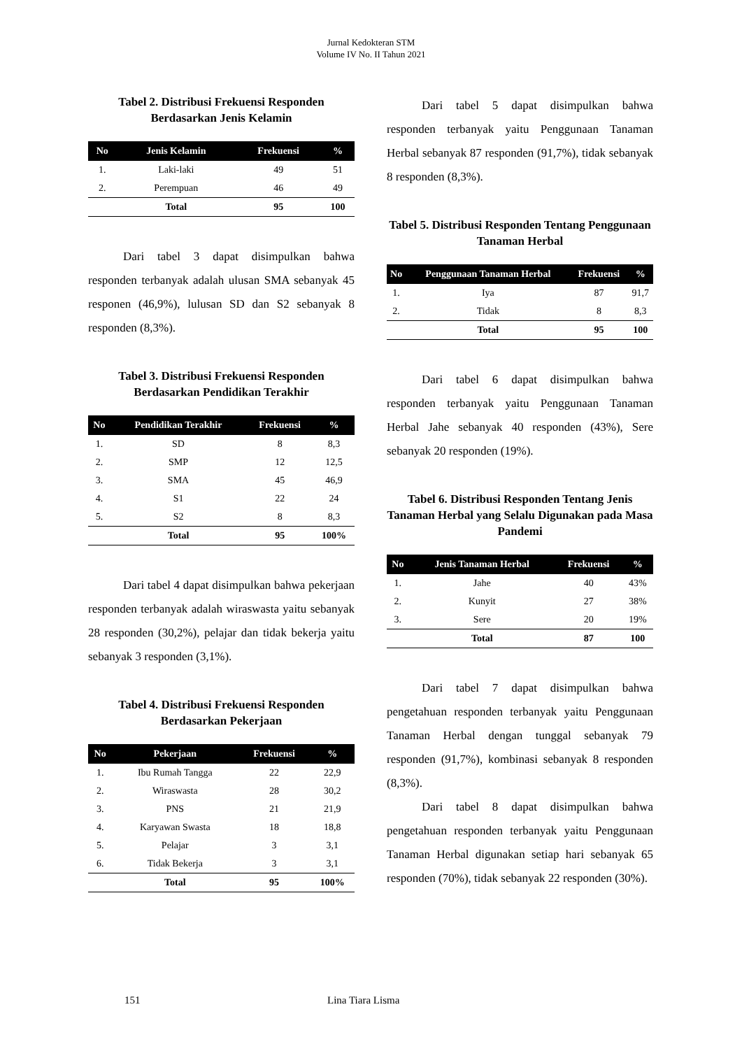Jurnal Kedokteran STM
Volume IV No. II Tahun 2021
Tabel 2. Distribusi Frekuensi Responden Berdasarkan Jenis Kelamin
| No | Jenis Kelamin | Frekuensi | % |
| --- | --- | --- | --- |
| 1. | Laki-laki | 49 | 51 |
| 2. | Perempuan | 46 | 49 |
| | Total | 95 | 100 |
Dari tabel 3 dapat disimpulkan bahwa responden terbanyak adalah ulusan SMA sebanyak 45 responen (46,9%), lulusan SD dan S2 sebanyak 8 responden (8,3%).
Tabel 3. Distribusi Frekuensi Responden Berdasarkan Pendidikan Terakhir
| No | Pendidikan Terakhir | Frekuensi | % |
| --- | --- | --- | --- |
| 1. | SD | 8 | 8,3 |
| 2. | SMP | 12 | 12,5 |
| 3. | SMA | 45 | 46,9 |
| 4. | S1 | 22 | 24 |
| 5. | S2 | 8 | 8,3 |
| | Total | 95 | 100% |
Dari tabel 4 dapat disimpulkan bahwa pekerjaan responden terbanyak adalah wiraswasta yaitu sebanyak 28 responden (30,2%), pelajar dan tidak bekerja yaitu sebanyak 3 responden (3,1%).
Tabel 4. Distribusi Frekuensi Responden Berdasarkan Pekerjaan
| No | Pekerjaan | Frekuensi | % |
| --- | --- | --- | --- |
| 1. | Ibu Rumah Tangga | 22 | 22,9 |
| 2. | Wiraswasta | 28 | 30,2 |
| 3. | PNS | 21 | 21,9 |
| 4. | Karyawan Swasta | 18 | 18,8 |
| 5. | Pelajar | 3 | 3,1 |
| 6. | Tidak Bekerja | 3 | 3,1 |
| | Total | 95 | 100% |
Dari tabel 5 dapat disimpulkan bahwa responden terbanyak yaitu Penggunaan Tanaman Herbal sebanyak 87 responden (91,7%), tidak sebanyak 8 responden (8,3%).
Tabel 5. Distribusi Responden Tentang Penggunaan Tanaman Herbal
| No | Penggunaan Tanaman Herbal | Frekuensi | % |
| --- | --- | --- | --- |
| 1. | Iya | 87 | 91,7 |
| 2. | Tidak | 8 | 8,3 |
| | Total | 95 | 100 |
Dari tabel 6 dapat disimpulkan bahwa responden terbanyak yaitu Penggunaan Tanaman Herbal Jahe sebanyak 40 responden (43%), Sere sebanyak 20 responden (19%).
Tabel 6. Distribusi Responden Tentang Jenis Tanaman Herbal yang Selalu Digunakan pada Masa Pandemi
| No | Jenis Tanaman Herbal | Frekuensi | % |
| --- | --- | --- | --- |
| 1. | Jahe | 40 | 43% |
| 2. | Kunyit | 27 | 38% |
| 3. | Sere | 20 | 19% |
| | Total | 87 | 100 |
Dari tabel 7 dapat disimpulkan bahwa pengetahuan responden terbanyak yaitu Penggunaan Tanaman Herbal dengan tunggal sebanyak 79 responden (91,7%), kombinasi sebanyak 8 responden (8,3%).
Dari tabel 8 dapat disimpulkan bahwa pengetahuan responden terbanyak yaitu Penggunaan Tanaman Herbal digunakan setiap hari sebanyak 65 responden (70%), tidak sebanyak 22 responden (30%).
151 Lina Tiara Lisma